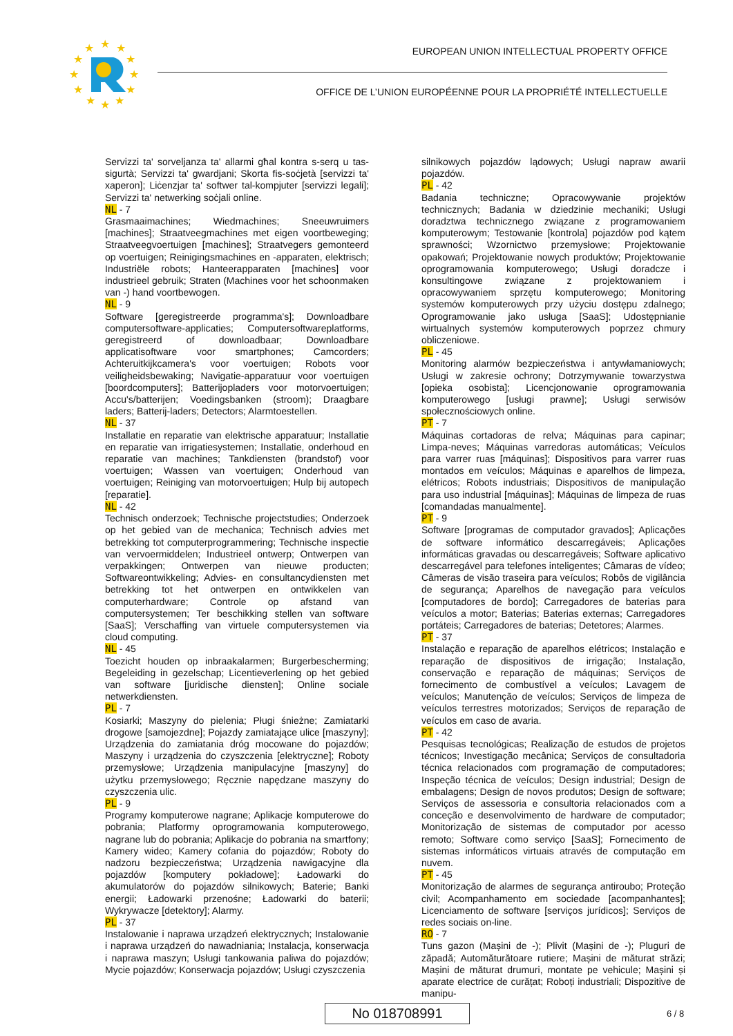★
★
★
★
★
★
★
★
★
★
★
★
EUROPEAN UNION INTELLECTUAL PROPERTY OFFICE
OFFICE DE L’UNION EUROPÉENNE POUR LA PROPRIÉTÉ INTELLECTUELLE
Servizzi ta' sorveljanza ta' allarmi għal kontra s-serq u tas-sigurtà; Servizzi ta' gwardjani; Skorta fis-soċjetà [servizzi ta' xaperon]; Liċenzjar ta' softwer tal-kompjuter [servizzi legali]; Servizzi ta' netwerking soċjali online.
NL - 7
Grasmaaimachines; Wiedmachines; Sneeuwruimers [machines]; Straatveegmachines met eigen voortbeweging; Straatveegvoertuigen [machines]; Straatvegers gemonteerd op voertuigen; Reinigingsmachines en -apparaten, elektrisch; Industriële robots; Hanteerapparaten [machines] voor industrieel gebruik; Straten (Machines voor het schoonmaken van -) hand voortbewogen.
NL - 9
Software [geregistreerde programma's]; Downloadbare computersoftware-applicaties; Computersoftwareplatforms, geregistreerd of downloadbaar; Downloadbare applicatisoftware voor smartphones; Camcorders; Achteruitkijkcamera's voor voertuigen; Robots voor veiligheidsbewaking; Navigatie-apparatuur voor voertuigen [boordcomputers]; Batterijopladers voor motorvoertuigen; Accu's/batterijen; Voedingsbanken (stroom); Draagbare laders; Batterij-laders; Detectors; Alarmtoestellen.
NL - 37
Installatie en reparatie van elektrische apparatuur; Installatie en reparatie van irrigatiesystemen; Installatie, onderhoud en reparatie van machines; Tankdiensten (brandstof) voor voertuigen; Wassen van voertuigen; Onderhoud van voertuigen; Reiniging van motorvoertuigen; Hulp bij autopech [reparatie].
NL - 42
Technisch onderzoek; Technische projectstudies; Onderzoek op het gebied van de mechanica; Technisch advies met betrekking tot computerprogrammering; Technische inspectie van vervoermiddelen; Industrieel ontwerp; Ontwerpen van verpakkingen; Ontwerpen van nieuwe producten; Softwareontwikkeling; Advies- en consultancydiensten met betrekking tot het ontwerpen en ontwikkelen van computerhardware; Controle op afstand van computersystemen; Ter beschikking stellen van software [SaaS]; Verschaffing van virtuele computersystemen via cloud computing.
NL - 45
Toezicht houden op inbraakalarmen; Burgerbescherming; Begeleiding in gezelschap; Licentieverlening op het gebied van software [juridische diensten]; Online sociale netwerkdiensten.
PL - 7
Kosiarki; Maszyny do pielenia; Pługi śnieżne; Zamiatarki drogowe [samojezdne]; Pojazdy zamiatające ulice [maszyny]; Urządzenia do zamiatania dróg mocowane do pojazdów; Maszyny i urządzenia do czyszczenia [elektryczne]; Roboty przemysłowe; Urządzenia manipulacyjne [maszyny] do użytku przemysłowego; Ręcznie napędzane maszyny do czyszczenia ulic.
PL - 9
Programy komputerowe nagrane; Aplikacje komputerowe do pobrania; Platformy oprogramowania komputerowego, nagrane lub do pobrania; Aplikacje do pobrania na smartfony; Kamery wideo; Kamery cofania do pojazdów; Roboty do nadzoru bezpieczeństwa; Urządzenia nawigacyjne dla pojazdów [komputery pokładowe]; Ładowarki do akumulatorów do pojazdów silnikowych; Baterie; Banki energii; Ładowarki przenośne; Ładowarki do baterii; Wykrywacze [detektory]; Alarmy.
PL - 37
Instalowanie i naprawa urządzeń elektrycznych; Instalowanie i naprawa urządzeń do nawadniania; Instalacja, konserwacja i naprawa maszyn; Usługi tankowania paliwa do pojazdów; Mycie pojazdów; Konserwacja pojazdów; Usługi czyszczenia
silnikowych pojazdów lądowych; Usługi napraw awarii pojazdów.
PL - 42
Badania techniczne; Opracowywanie projektów technicznych; Badania w dziedzinie mechaniki; Usługi doradztwa technicznego związane z programowaniem komputerowym; Testowanie [kontrola] pojazdów pod kątem sprawności; Wzornictwo przemysłowe; Projektowanie opakowań; Projektowanie nowych produktów; Projektowanie oprogramowania komputerowego; Usługi doradcze i konsultingowe związane z projektowaniem i opracowywaniem sprzętu komputerowego; Monitoring systemów komputerowych przy użyciu dostępu zdalnego; Oprogramowanie jako usługa [SaaS]; Udostępnianie wirtualnych systemów komputerowych poprzez chmury obliczeniowe.
PL - 45
Monitoring alarmów bezpieczeństwa i antywłamaniowych; Usługi w zakresie ochrony; Dotrzymywanie towarzystwa [opieka osobista]; Licencjonowanie oprogramowania komputerowego [usługi prawne]; Usługi serwisów społecznościowych online.
PT - 7
Máquinas cortadoras de relva; Máquinas para capinar; Limpa-neves; Máquinas varredoras automáticas; Veículos para varrer ruas [máquinas]; Dispositivos para varrer ruas montados em veículos; Máquinas e aparelhos de limpeza, elétricos; Robots industriais; Dispositivos de manipulação para uso industrial [máquinas]; Máquinas de limpeza de ruas [comandadas manualmente].
PT - 9
Software [programas de computador gravados]; Aplicações de software informático descarregáveis; Aplicações informáticas gravadas ou descarregáveis; Software aplicativo descarregável para telefones inteligentes; Câmaras de vídeo; Câmeras de visão traseira para veículos; Robôs de vigilância de segurança; Aparelhos de navegação para veículos [computadores de bordo]; Carregadores de baterias para veículos a motor; Baterias; Baterias externas; Carregadores portáteis; Carregadores de baterias; Detetores; Alarmes.
PT - 37
Instalação e reparação de aparelhos elétricos; Instalação e reparação de dispositivos de irrigação; Instalação, conservação e reparação de máquinas; Serviços de fornecimento de combustível a veículos; Lavagem de veículos; Manutenção de veículos; Serviços de limpeza de veículos terrestres motorizados; Serviços de reparação de veículos em caso de avaria.
PT - 42
Pesquisas tecnológicas; Realização de estudos de projetos técnicos; Investigação mecânica; Serviços de consultadoria técnica relacionados com programação de computadores; Inspeção técnica de veículos; Design industrial; Design de embalagens; Design de novos produtos; Design de software; Serviços de assessoria e consultoria relacionados com a conceção e desenvolvimento de hardware de computador; Monitorização de sistemas de computador por acesso remoto; Software como serviço [SaaS]; Fornecimento de sistemas informáticos virtuais através de computação em nuvem.
PT - 45
Monitorização de alarmes de segurança antiroubo; Proteção civil; Acompanhamento em sociedade [acompanhantes]; Licenciamento de software [serviços jurídicos]; Serviços de redes sociais on-line.
RO - 7
Tuns gazon (Mașini de -); Plivit (Mașini de -); Pluguri de zăpadă; Automăturătoare rutiere; Mașini de măturat străzi; Mașini de măturat drumuri, montate pe vehicule; Mașini și aparate electrice de curățat; Roboți industriali; Dispozitive de manipu-
No 018708991 6 / 8